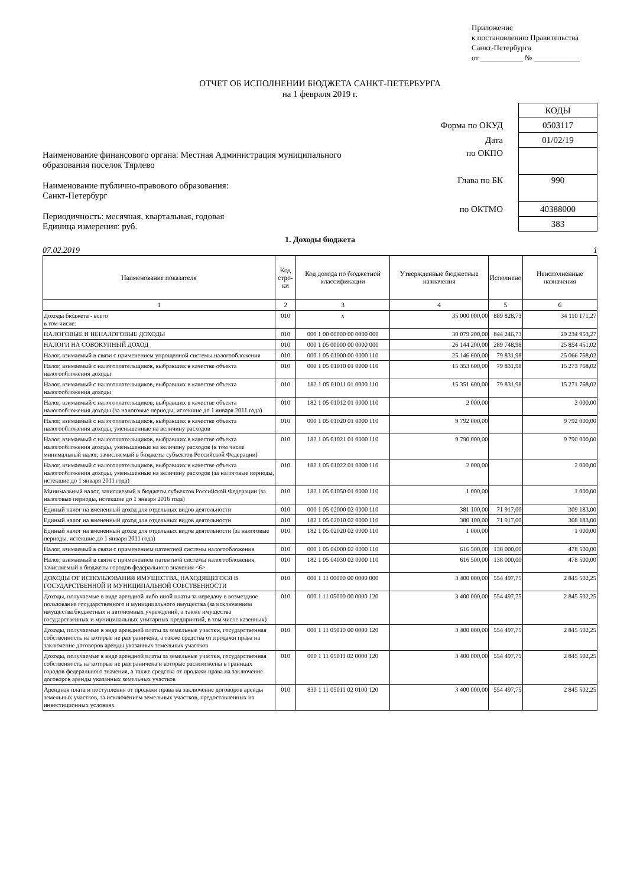Приложение
к постановлению Правительства
Санкт-Петербурга
от ___________ № ____________
ОТЧЕТ ОБ ИСПОЛНЕНИИ БЮДЖЕТА САНКТ-ПЕТЕРБУРГА
на 1 февраля 2019 г.
Наименование финансового органа: Местная Администрация муниципального образования поселок Тярлево
Наименование публично-правового образования:
Санкт-Петербург
Периодичность: месячная, квартальная, годовая
Единица измерения: руб.
| | КОДЫ |
| Форма по ОКУД | 0503117 |
| Дата | 01/02/19 |
| по ОКПО | |
| Глава по БК | 990 |
| по ОКТМО | 40388000 |
| | 383 |
1. Доходы бюджета
07.02.2019 1
| Наименование показателя | Код стро-ки | Код дохода по бюджетной классификации | Утвержденные бюджетные назначения | Исполнено | Неисполненные назначения |
| --- | --- | --- | --- | --- | --- |
| 1 | 2 | 3 | 4 | 5 | 6 |
| Доходы бюджета - всего в том числе: | 010 | x | 35 000 000,00 | 889 828,73 | 34 110 171,27 |
| НАЛОГОВЫЕ И НЕНАЛОГОВЫЕ ДОХОДЫ | 010 | 000 1 00 00000 00 0000 000 | 30 079 200,00 | 844 246,73 | 29 234 953,27 |
| НАЛОГИ НА СОВОКУПНЫЙ ДОХОД | 010 | 000 1 05 00000 00 0000 000 | 26 144 200,00 | 289 748,98 | 25 854 451,02 |
| Налог, взимаемый в связи с применением упрощенной системы налогообложения | 010 | 000 1 05 01000 00 0000 110 | 25 146 600,00 | 79 831,98 | 25 066 768,02 |
| Налог, взимаемый с налогоплательщиков, выбравших в качестве объекта налогообложения доходы | 010 | 000 1 05 01010 01 0000 110 | 15 353 600,00 | 79 831,98 | 15 273 768,02 |
| Налог, взимаемый с налогоплательщиков, выбравших в качестве объекта налогообложения доходы | 010 | 182 1 05 01011 01 0000 110 | 15 351 600,00 | 79 831,98 | 15 271 768,02 |
| Налог, взимаемый с налогоплательщиков, выбравших в качестве объекта налогообложения доходы (за налоговые периоды, истекшие до 1 января 2011 года) | 010 | 182 1 05 01012 01 0000 110 | 2 000,00 | | 2 000,00 |
| Налог, взимаемый с налогоплательщиков, выбравших в качестве объекта налогообложения доходы, уменьшенные на величину расходов | 010 | 000 1 05 01020 01 0000 110 | 9 792 000,00 | | 9 792 000,00 |
| Налог, взимаемый с налогоплательщиков, выбравших в качестве объекта налогообложения доходы, уменьшенные на величину расходов (в том числе минимальный налог, зачисляемый в бюджеты субъектов Российской Федерации) | 010 | 182 1 05 01021 01 0000 110 | 9 790 000,00 | | 9 790 000,00 |
| Налог, взимаемый с налогоплательщиков, выбравших в качестве объекта налогообложения доходы, уменьшенные на величину расходов (за налоговые периоды, истекшие до 1 января 2011 года) | 010 | 182 1 05 01022 01 0000 110 | 2 000,00 | | 2 000,00 |
| Минимальный налог, зачисляемый в бюджеты субъектов Российской Федерации (за налоговые периоды, истекшие до 1 января 2016 года) | 010 | 182 1 05 01050 01 0000 110 | 1 000,00 | | 1 000,00 |
| Единый налог на вмененный доход для отдельных видов деятельности | 010 | 000 1 05 02000 02 0000 110 | 381 100,00 | 71 917,00 | 309 183,00 |
| Единый налог на вмененный доход для отдельных видов деятельности | 010 | 182 1 05 02010 02 0000 110 | 380 100,00 | 71 917,00 | 308 183,00 |
| Единый налог на вмененный доход для отдельных видов деятельности (за налоговые периоды, истекшие до 1 января 2011 года) | 010 | 182 1 05 02020 02 0000 110 | 1 000,00 | | 1 000,00 |
| Налог, взимаемый в связи с применением патентной системы налогообложения | 010 | 000 1 05 04000 02 0000 110 | 616 500,00 | 138 000,00 | 478 500,00 |
| Налог, взимаемый в связи с применением патентной системы налогообложения, зачисляемый в бюджеты городов федерального значения <6> | 010 | 182 1 05 04030 02 0000 110 | 616 500,00 | 138 000,00 | 478 500,00 |
| ДОХОДЫ ОТ ИСПОЛЬЗОВАНИЯ ИМУЩЕСТВА, НАХОДЯЩЕГОСЯ В ГОСУДАРСТВЕННОЙ И МУНИЦИПАЛЬНОЙ СОБСТВЕННОСТИ | 010 | 000 1 11 00000 00 0000 000 | 3 400 000,00 | 554 497,75 | 2 845 502,25 |
| Доходы, получаемые в виде арендной либо иной платы за передачу в возмездное пользование государственного и муниципального имущества (за исключением имущества бюджетных и автономных учреждений, а также имущества государственных и муниципальных унитарных предприятий, в том числе казенных) | 010 | 000 1 11 05000 00 0000 120 | 3 400 000,00 | 554 497,75 | 2 845 502,25 |
| Доходы, получаемые в виде арендной платы за земельные участки, государственная собственность на которые не разграничена, а также средства от продажи права на заключение договоров аренды указанных земельных участков | 010 | 000 1 11 05010 00 0000 120 | 3 400 000,00 | 554 497,75 | 2 845 502,25 |
| Доходы, получаемые в виде арендной платы за земельные участки, государственная собственность на которые не разграничена и которые расположены в границах городов федерального значения, а также средства от продажи права на заключение договоров аренды указанных земельных участков | 010 | 000 1 11 05011 02 0000 120 | 3 400 000,00 | 554 497,75 | 2 845 502,25 |
| Арендная плата и поступления от продажи права на заключение договоров аренды земельных участков, за исключением земельных участков, предоставленных на инвестиционных условиях | 010 | 830 1 11 05011 02 0100 120 | 3 400 000,00 | 554 497,75 | 2 845 502,25 |